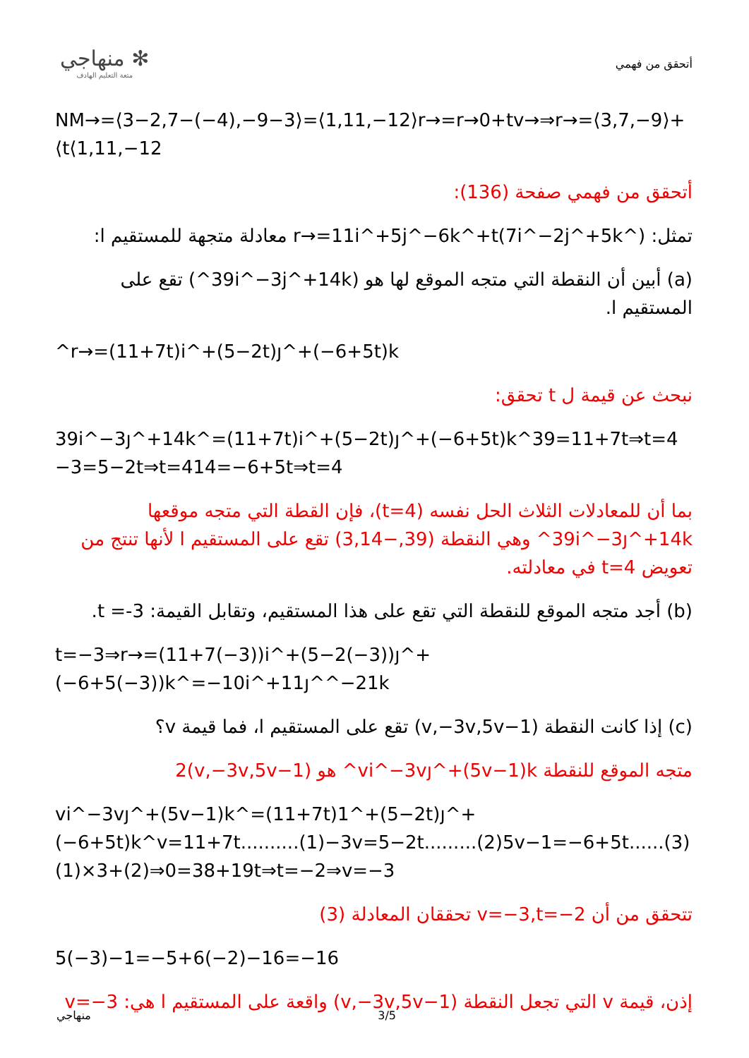✻ منهاجي
متعة التعليم الهادف
أتحقق من فهمي
NM→=⟨3−2,7−(−4),−9−3⟩=⟨1,11,−12⟩r→=r→0+tv→⇒r→=⟨3,7,−9⟩+⟨t⟨1,11,−12
أتحقق من فهمي صفحة (136):
تمثل: r→=11i^+5j^−6k^+t(7i^−2j^+5k^) معادلة متجهة للمستقيم ا:
(a) أبين أن النقطة التي متجه الموقع لها هو (39i^−3j^+14k^) تقع على المستقيم ا.
^r→=(11+7t)i^+(5−2t)ȷ^+(−6+5t)k
نبحث عن قيمة ل t تحقق:
39i^−3ȷ^+14k^=(11+7t)i^+(5−2t)ȷ^+(−6+5t)k^39=11+7t⇒t=4 −3=5−2t⇒t=414=−6+5t⇒t=4
بما أن للمعادلات الثلاث الحل نفسه (t=4)، فإن القطة التي متجه موقعها 39i^−3ȷ^+14k^ وهي النقطة (39,−3,14) تقع على المستقيم ا لأنها تنتج من تعويض t=4 في معادلته.
(b) أجد متجه الموقع للنقطة التي تقع على هذا المستقيم، وتقابل القيمة: t =-3.
t=−3⇒r→=(11+7(−3))i^+(5−2(−3))ȷ^+(−6+5(−3))k^=−10i^+11ȷ^^−21k
(c) إذا كانت النقطة (v,−3v,5v−1) تقع على المستقيم ا، فما قيمة v؟
متجه الموقع للنقطة vi^−3vȷ^+(5v−1)k^ هو (v,−3v,5v−1)2
vi^−3vȷ^+(5v−1)k^=(11+7t)1^+(5−2t)ȷ^+(−6+5t)k^v=11+7t..........(1)−3v=5−2t.........(2)5v−1=−6+5t......(3)(1)×3+(2)⇒0=38+19t⇒t=−2⇒v=−3
تتحقق من أن v=−3,t=−2 تحققان المعادلة (3)
5(−3)−1=−5+6(−2)−16=−16
إذن، قيمة v التي تجعل النقطة (v,−3v,5v−1) واقعة على المستقيم ا هي: v=−3
منهاجي 3/5